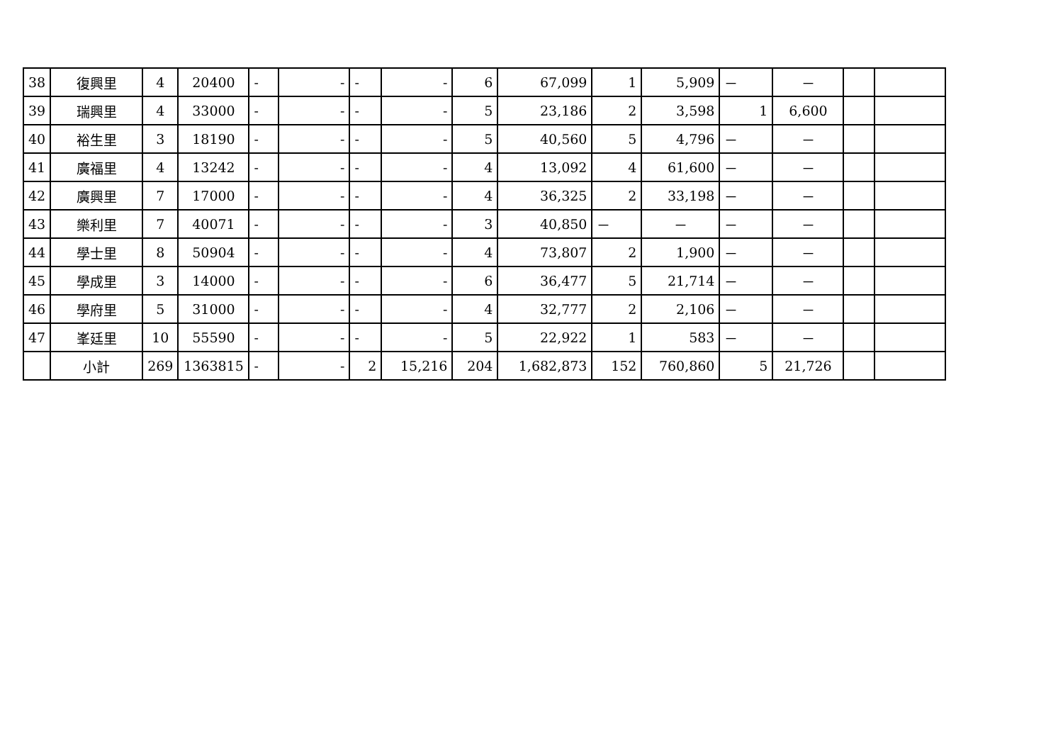| 38 | 復興里 | 4 | 20400 | - | - | - | - | 6 | 67,099 | 1 | 5,909 | － | － | | |
| 39 | 瑞興里 | 4 | 33000 | - | - | - | - | 5 | 23,186 | 2 | 3,598 | 1 | 6,600 | | |
| 40 | 裕生里 | 3 | 18190 | - | - | - | - | 5 | 40,560 | 5 | 4,796 | － | － | | |
| 41 | 廣福里 | 4 | 13242 | - | - | - | - | 4 | 13,092 | 4 | 61,600 | － | － | | |
| 42 | 廣興里 | 7 | 17000 | - | - | - | - | 4 | 36,325 | 2 | 33,198 | － | － | | |
| 43 | 樂利里 | 7 | 40071 | - | - | - | - | 3 | 40,850 | － | － | － | － | | |
| 44 | 學士里 | 8 | 50904 | - | - | - | - | 4 | 73,807 | 2 | 1,900 | － | － | | |
| 45 | 學成里 | 3 | 14000 | - | - | - | - | 6 | 36,477 | 5 | 21,714 | － | － | | |
| 46 | 學府里 | 5 | 31000 | - | - | - | - | 4 | 32,777 | 2 | 2,106 | － | － | | |
| 47 | 峯廷里 | 10 | 55590 | - | - | - | - | 5 | 22,922 | 1 | 583 | － | － | | |
| | 小計 | 269 | 1363815 | - | - | 2 | 15,216 | 204 | 1,682,873 | 152 | 760,860 | 5 | 21,726 | | |